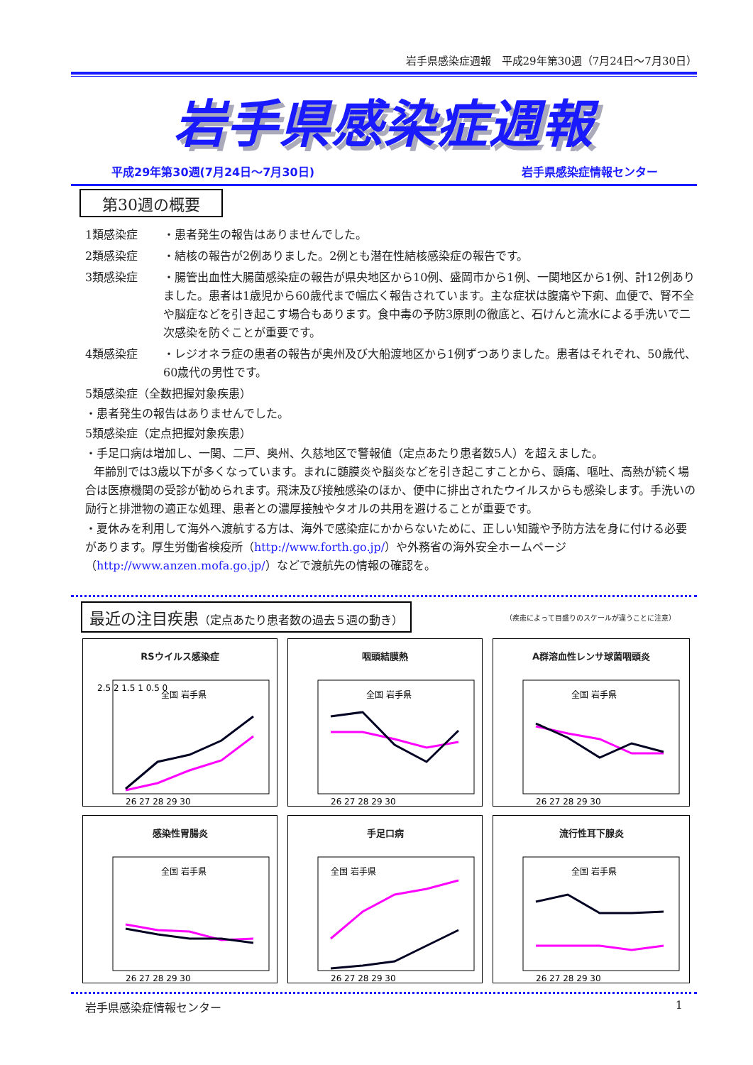岩手県感染症週報　平成29年第30週（7月24日～7月30日）
岩手県感染症週報
平成29年第30週(7月24日～7月30日) 岩手県感染症情報センター
第30週の概要
1類感染症 ・患者発生の報告はありませんでした。
2類感染症 ・結核の報告が2例ありました。2例とも潜在性結核感染症の報告です。
3類感染症 ・腸管出血性大腸菌感染症の報告が県央地区から10例、盛岡市から1例、一関地区から1例、計12例ありました。患者は1歳児から60歳代まで幅広く報告されています。主な症状は腹痛や下痢、血便で、腎不全や脳症などを引き起こす場合もあります。食中毒の予防3原則の徹底と、石けんと流水による手洗いで二次感染を防ぐことが重要です。
4類感染症 ・レジオネラ症の患者の報告が奥州及び大船渡地区から1例ずつありました。患者はそれぞれ、50歳代、60歳代の男性です。
5類感染症（全数把握対象疾患）
・患者発生の報告はありませんでした。
5類感染症（定点把握対象疾患）
・手足口病は増加し、一関、二戸、奥州、久慈地区で警報値（定点あたり患者数5人）を超えました。
年齢別では3歳以下が多くなっています。まれに髄膜炎や脳炎などを引き起こすことから、頭痛、嘔吐、高熱が続く場合は医療機関の受診が勧められます。飛沫及び接触感染のほか、便中に排出されたウイルスからも感染します。手洗いの励行と排泄物の適正な処理、患者との濃厚接触やタオルの共用を避けることが重要です。
・夏休みを利用して海外へ渡航する方は、海外で感染症にかからないために、正しい知識や予防方法を身に付ける必要があります。厚生労働省検疫所（http://www.forth.go.jp/）や外務省の海外安全ホームページ（http://www.anzen.mofa.go.jp/）などで渡航先の情報の確認を。
最近の注目疾患（定点あたり患者数の過去５週の動き） （疾患によって目盛りのスケールが違うことに注意）
RSウイルス感染症
2.5 2 1.5 1 0.5 0
26 27 28 29 30
全国 岩手県
咽頭結膜熱
26 27 28 29 30
全国 岩手県
A群溶血性レンサ球菌咽頭炎
26 27 28 29 30
全国 岩手県
感染性胃腸炎
26 27 28 29 30
全国 岩手県
手足口病
26 27 28 29 30
全国 岩手県
流行性耳下腺炎
26 27 28 29 30
全国 岩手県
岩手県感染症情報センター 1